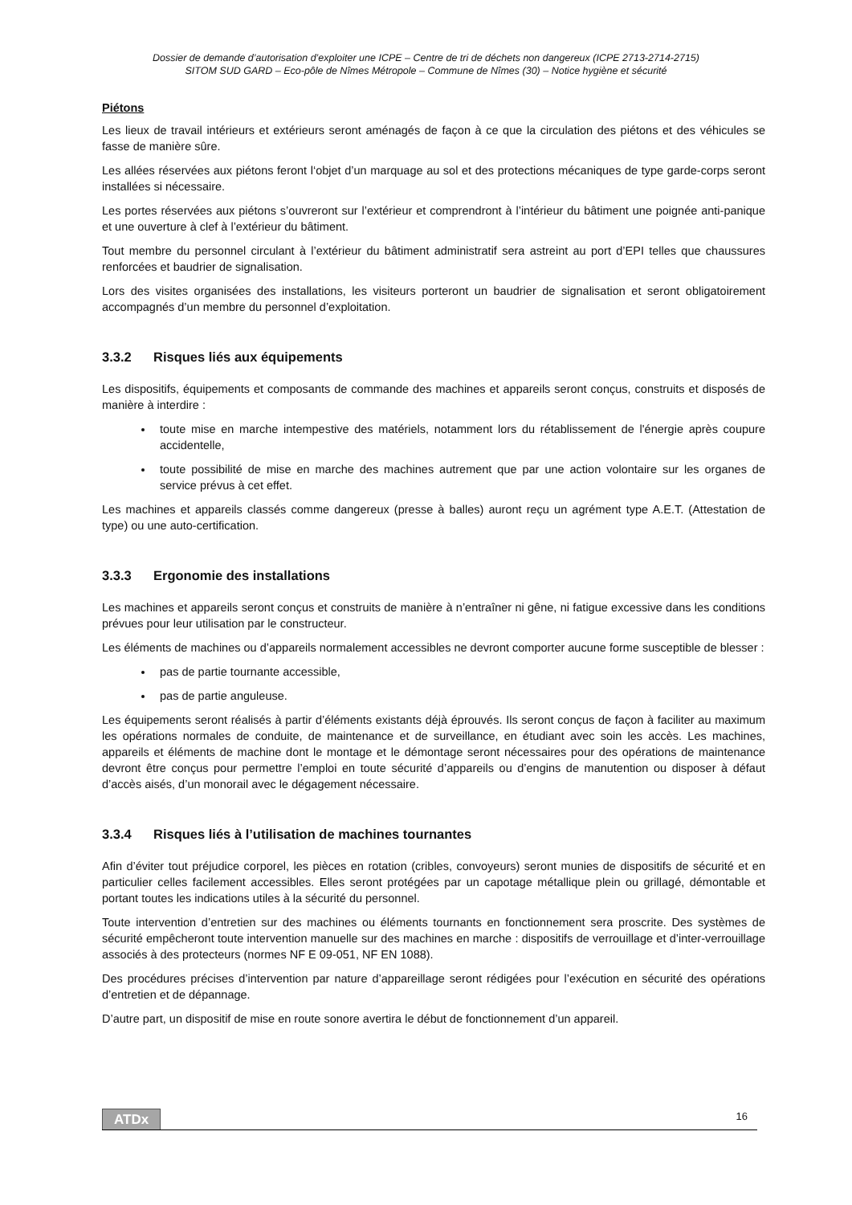Dossier de demande d’autorisation d’exploiter une ICPE – Centre de tri de déchets non dangereux (ICPE 2713-2714-2715)
SITOM SUD GARD – Eco-pôle de Nîmes Métropole – Commune de Nîmes (30) – Notice hygiène et sécurité
Piétons
Les lieux de travail intérieurs et extérieurs seront aménagés de façon à ce que la circulation des piétons et des véhicules se fasse de manière sûre.
Les allées réservées aux piétons feront l‘objet d’un marquage au sol et des protections mécaniques de type garde-corps seront installées si nécessaire.
Les portes réservées aux piétons s’ouvreront sur l’extérieur et comprendront à l’intérieur du bâtiment une poignée anti-panique et une ouverture à clef à l’extérieur du bâtiment.
Tout membre du personnel circulant à l’extérieur du bâtiment administratif sera astreint au port d’EPI telles que chaussures renforcées et baudrier de signalisation.
Lors des visites organisées des installations, les visiteurs porteront un baudrier de signalisation et seront obligatoirement accompagnés d’un membre du personnel d’exploitation.
3.3.2 Risques liés aux équipements
Les dispositifs, équipements et composants de commande des machines et appareils seront conçus, construits et disposés de manière à interdire :
toute mise en marche intempestive des matériels, notamment lors du rétablissement de l'énergie après coupure accidentelle,
toute possibilité de mise en marche des machines autrement que par une action volontaire sur les organes de service prévus à cet effet.
Les machines et appareils classés comme dangereux (presse à balles) auront reçu un agrément type A.E.T. (Attestation de type) ou une auto-certification.
3.3.3 Ergonomie des installations
Les machines et appareils seront conçus et construits de manière à n’entraîner ni gêne, ni fatigue excessive dans les conditions prévues pour leur utilisation par le constructeur.
Les éléments de machines ou d’appareils normalement accessibles ne devront comporter aucune forme susceptible de blesser :
pas de partie tournante accessible,
pas de partie anguleuse.
Les équipements seront réalisés à partir d’éléments existants déjà éprouvés. Ils seront conçus de façon à faciliter au maximum les opérations normales de conduite, de maintenance et de surveillance, en étudiant avec soin les accès. Les machines, appareils et éléments de machine dont le montage et le démontage seront nécessaires pour des opérations de maintenance devront être conçus pour permettre l’emploi en toute sécurité d’appareils ou d’engins de manutention ou disposer à défaut d’accès aisés, d’un monorail avec le dégagement nécessaire.
3.3.4 Risques liés à l’utilisation de machines tournantes
Afin d’éviter tout préjudice corporel, les pièces en rotation (cribles, convoyeurs) seront munies de dispositifs de sécurité et en particulier celles facilement accessibles. Elles seront protégées par un capotage métallique plein ou grillagé, démontable et portant toutes les indications utiles à la sécurité du personnel.
Toute intervention d’entretien sur des machines ou éléments tournants en fonctionnement sera proscrite. Des systèmes de sécurité empêcheront toute intervention manuelle sur des machines en marche : dispositifs de verrouillage et d’inter-verrouillage associés à des protecteurs (normes NF E 09-051, NF EN 1088).
Des procédures précises d’intervention par nature d’appareillage seront rédigées pour l’exécution en sécurité des opérations d’entretien et de dépannage.
D’autre part, un dispositif de mise en route sonore avertira le début de fonctionnement d’un appareil.
ATDx 16